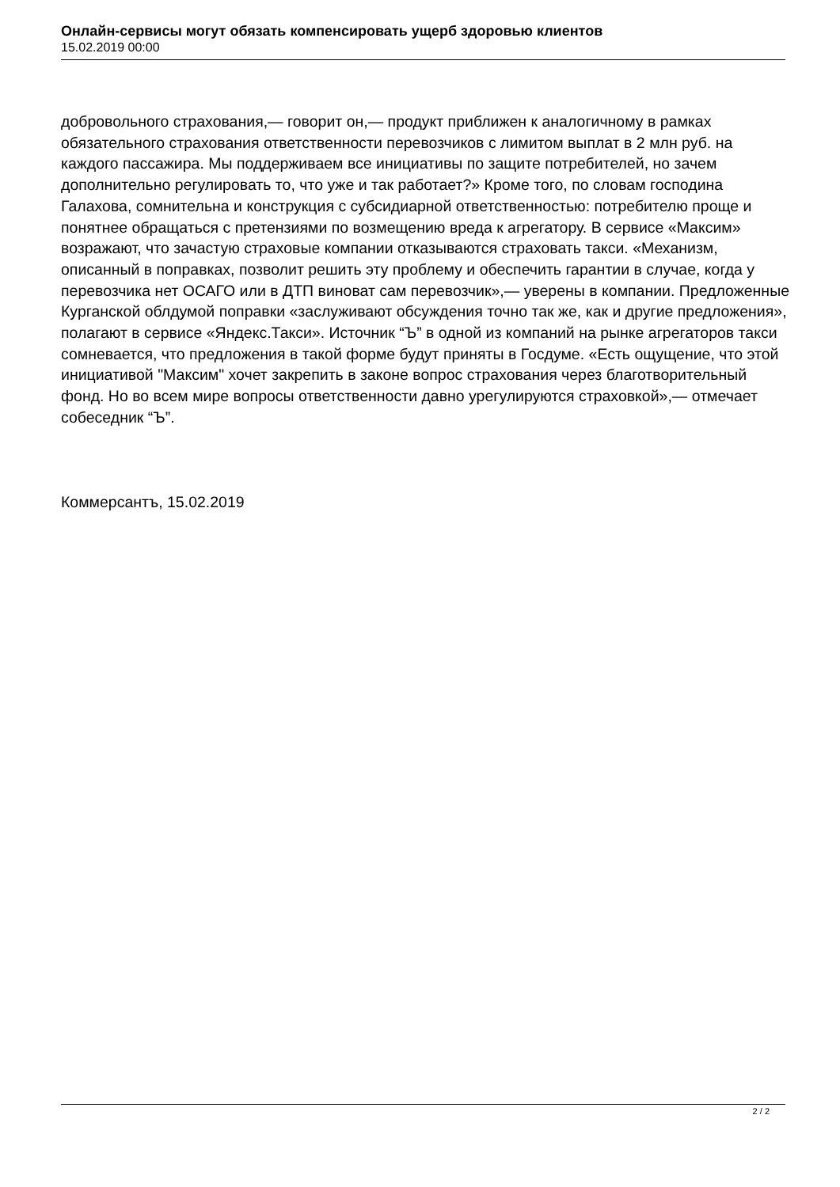Онлайн-сервисы могут обязать компенсировать ущерб здоровью клиентов
15.02.2019 00:00
добровольного страхования,— говорит он,— продукт приближен к аналогичному в рамках обязательного страхования ответственности перевозчиков с лимитом выплат в 2 млн руб. на каждого пассажира. Мы поддерживаем все инициативы по защите потребителей, но зачем дополнительно регулировать то, что уже и так работает?» Кроме того, по словам господина Галахова, сомнительна и конструкция с субсидиарной ответственностью: потребителю проще и понятнее обращаться с претензиями по возмещению вреда к агрегатору. В сервисе «Максим» возражают, что зачастую страховые компании отказываются страховать такси. «Механизм, описанный в поправках, позволит решить эту проблему и обеспечить гарантии в случае, когда у перевозчика нет ОСАГО или в ДТП виноват сам перевозчик»,— уверены в компании. Предложенные Курганской облдумой поправки «заслуживают обсуждения точно так же, как и другие предложения», полагают в сервисе «Яндекс.Такси». Источник “Ъ” в одной из компаний на рынке агрегаторов такси сомневается, что предложения в такой форме будут приняты в Госдуме. «Есть ощущение, что этой инициативой "Максим" хочет закрепить в законе вопрос страхования через благотворительный фонд. Но во всем мире вопросы ответственности давно урегулируются страховкой»,— отмечает собеседник “Ъ”.
Коммерсантъ, 15.02.2019
2 / 2